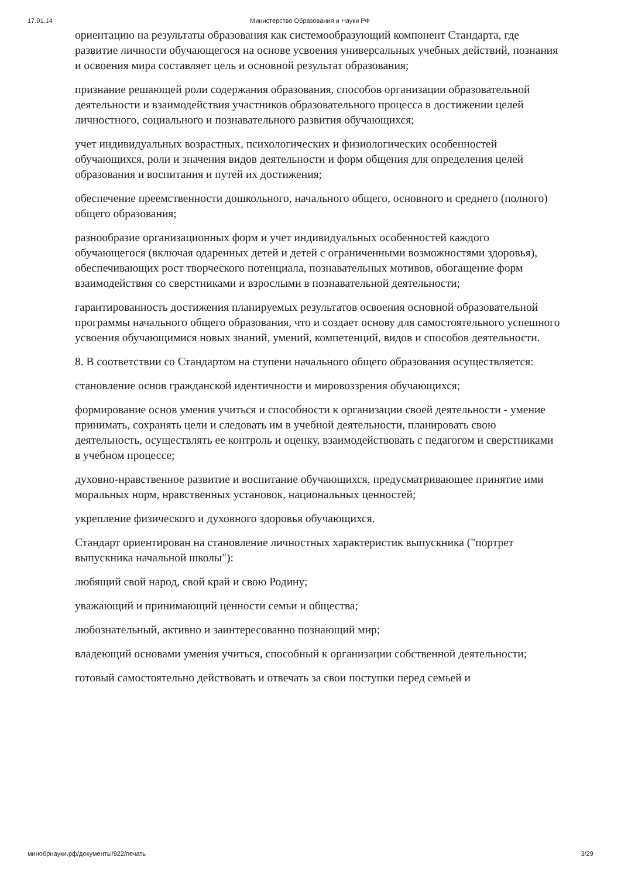17.01.14 Министерство Образования и Науки РФ
ориентацию на результаты образования как системообразующий компонент Стандарта, где развитие личности обучающегося на основе усвоения универсальных учебных действий, познания и освоения мира составляет цель и основной результат образования;
признание решающей роли содержания образования, способов организации образовательной деятельности и взаимодействия участников образовательного процесса в достижении целей личностного, социального и познавательного развития обучающихся;
учет индивидуальных возрастных, психологических и физиологических особенностей обучающихся, роли и значения видов деятельности и форм общения для определения целей образования и воспитания и путей их достижения;
обеспечение преемственности дошкольного, начального общего, основного и среднего (полного) общего образования;
разнообразие организационных форм и учет индивидуальных особенностей каждого обучающегося (включая одаренных детей и детей с ограниченными возможностями здоровья), обеспечивающих рост творческого потенциала, познавательных мотивов, обогащение форм взаимодействия со сверстниками и взрослыми в познавательной деятельности;
гарантированность достижения планируемых результатов освоения основной образовательной программы начального общего образования, что и создает основу для самостоятельного успешного усвоения обучающимися новых знаний, умений, компетенций, видов и способов деятельности.
8. В соответствии со Стандартом на ступени начального общего образования осуществляется:
становление основ гражданской идентичности и мировоззрения обучающихся;
формирование основ умения учиться и способности к организации своей деятельности - умение принимать, сохранять цели и следовать им в учебной деятельности, планировать свою деятельность, осуществлять ее контроль и оценку, взаимодействовать с педагогом и сверстниками в учебном процессе;
духовно-нравственное развитие и воспитание обучающихся, предусматривающее принятие ими моральных норм, нравственных установок, национальных ценностей;
укрепление физического и духовного здоровья обучающихся.
Стандарт ориентирован на становление личностных характеристик выпускника ("портрет выпускника начальной школы"):
любящий свой народ, свой край и свою Родину;
уважающий и принимающий ценности семьи и общества;
любознательный, активно и заинтересованно познающий мир;
владеющий основами умения учиться, способный к организации собственной деятельности;
готовый самостоятельно действовать и отвечать за свои поступки перед семьей и
минобрнауки.рф/документы/922/печать 3/29